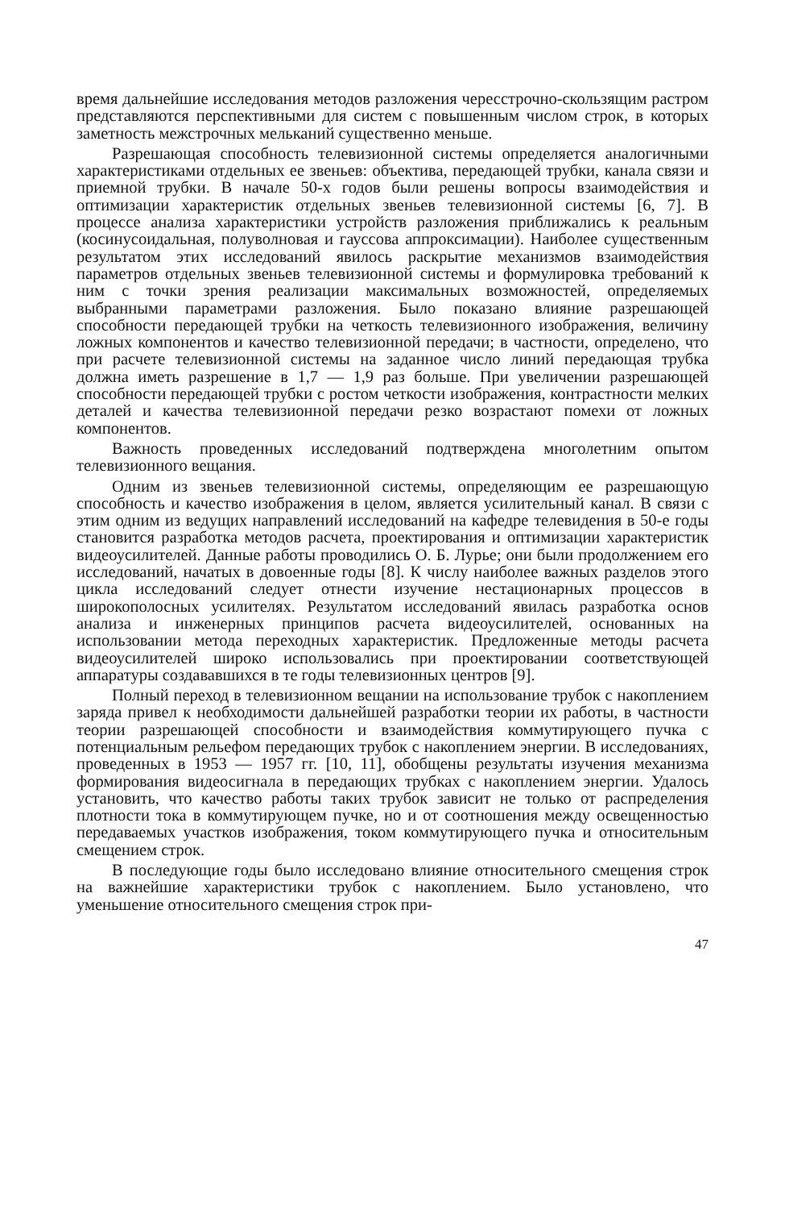время дальнейшие исследования методов разложения чересстрочно-скользящим растром представляются перспективными для систем с повышенным числом строк, в которых заметность межстрочных мельканий существенно меньше.
Разрешающая способность телевизионной системы определяется аналогичными характеристиками отдельных ее звеньев: объектива, передающей трубки, канала связи и приемной трубки. В начале 50-х годов были решены вопросы взаимодействия и оптимизации характеристик отдельных звеньев телевизионной системы [6, 7]. В процессе анализа характеристики устройств разложения приближались к реальным (косинусоидальная, полуволновая и гауссова аппроксимации). Наиболее существенным результатом этих исследований явилось раскрытие механизмов взаимодействия параметров отдельных звеньев телевизионной системы и формулировка требований к ним с точки зрения реализации максимальных возможностей, определяемых выбранными параметрами разложения. Было показано влияние разрешающей способности передающей трубки на четкость телевизионного изображения, величину ложных компонентов и качество телевизионной передачи; в частности, определено, что при расчете телевизионной системы на заданное число линий передающая трубка должна иметь разрешение в 1,7 — 1,9 раз больше. При увеличении разрешающей способности передающей трубки с ростом четкости изображения, контрастности мелких деталей и качества телевизионной передачи резко возрастают помехи от ложных компонентов.
Важность проведенных исследований подтверждена многолетним опытом телевизионного вещания.
Одним из звеньев телевизионной системы, определяющим ее разрешающую способность и качество изображения в целом, является усилительный канал. В связи с этим одним из ведущих направлений исследований на кафедре телевидения в 50-е годы становится разработка методов расчета, проектирования и оптимизации характеристик видеоусилителей. Данные работы проводились О. Б. Лурье; они были продолжением его исследований, начатых в довоенные годы [8]. К числу наиболее важных разделов этого цикла исследований следует отнести изучение нестационарных процессов в широкополосных усилителях. Результатом исследований явилась разработка основ анализа и инженерных принципов расчета видеоусилителей, основанных на использовании метода переходных характеристик. Предложенные методы расчета видеоусилителей широко использовались при проектировании соответствующей аппаратуры создававшихся в те годы телевизионных центров [9].
Полный переход в телевизионном вещании на использование трубок с накоплением заряда привел к необходимости дальнейшей разработки теории их работы, в частности теории разрешающей способности и взаимодействия коммутирующего пучка с потенциальным рельефом передающих трубок с накоплением энергии. В исследованиях, проведенных в 1953 — 1957 гг. [10, 11], обобщены результаты изучения механизма формирования видеосигнала в передающих трубках с накоплением энергии. Удалось установить, что качество работы таких трубок зависит не только от распределения плотности тока в коммутирующем пучке, но и от соотношения между освещенностью передаваемых участков изображения, током коммутирующего пучка и относительным смещением строк.
В последующие годы было исследовано влияние относительного смещения строк на важнейшие характеристики трубок с накоплением. Было установлено, что уменьшение относительного смещения строк при-
47